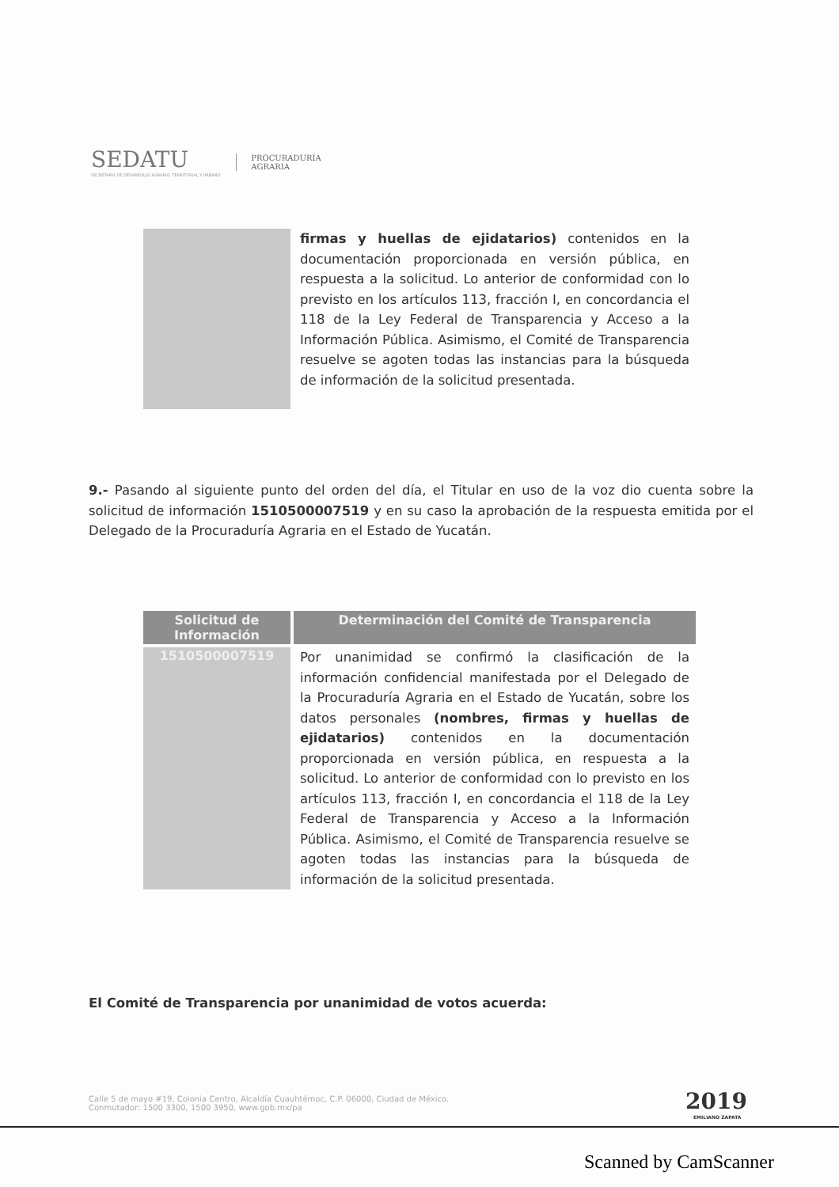SEDATU
SECRETARÍA DE DESARROLLO AGRARIO, TERRITORIAL Y URBANO
PROCURADURÍA
AGRARIA
| | firmas y huellas de ejidatarios) contenidos en la documentación proporcionada en versión pública, en respuesta a la solicitud. Lo anterior de conformidad con lo previsto en los artículos 113, fracción I, en concordancia el 118 de la Ley Federal de Transparencia y Acceso a la Información Pública. Asimismo, el Comité de Transparencia resuelve se agoten todas las instancias para la búsqueda de información de la solicitud presentada. |
9.- Pasando al siguiente punto del orden del día, el Titular en uso de la voz dio cuenta sobre la solicitud de información 1510500007519 y en su caso la aprobación de la respuesta emitida por el Delegado de la Procuraduría Agraria en el Estado de Yucatán.
| Solicitud de Información | Determinación del Comité de Transparencia |
| --- | --- |
| 1510500007519 | Por unanimidad se confirmó la clasificación de la información confidencial manifestada por el Delegado de la Procuraduría Agraria en el Estado de Yucatán, sobre los datos personales (nombres, firmas y huellas de ejidatarios) contenidos en la documentación proporcionada en versión pública, en respuesta a la solicitud. Lo anterior de conformidad con lo previsto en los artículos 113, fracción I, en concordancia el 118 de la Ley Federal de Transparencia y Acceso a la Información Pública. Asimismo, el Comité de Transparencia resuelve se agoten todas las instancias para la búsqueda de información de la solicitud presentada. |
El Comité de Transparencia por unanimidad de votos acuerda:
Calle 5 de mayo #19, Colonia Centro, Alcaldía Cuauhtémoc, C.P. 06000, Ciudad de México.
Conmutador: 1500 3300, 1500 3950, www.gob.mx/pa
2019
EMILIANO ZAPATA
Scanned by CamScanner